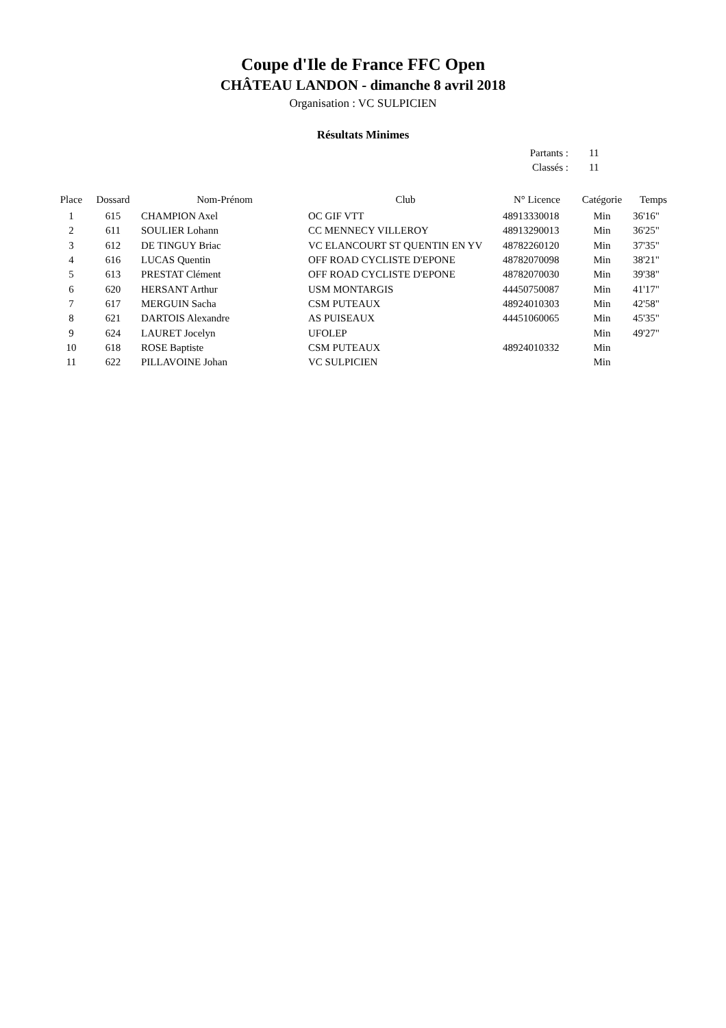Coupe d'Ile de France FFC Open
CHÂTEAU LANDON - dimanche 8 avril 2018
Organisation : VC SULPICIEN
Résultats Minimes
Partants : 11
Classés : 11
| Place | Dossard | Nom-Prénom | Club | N° Licence | Catégorie | Temps |
| --- | --- | --- | --- | --- | --- | --- |
| 1 | 615 | CHAMPION Axel | OC GIF VTT | 48913330018 | Min | 36'16" |
| 2 | 611 | SOULIER Lohann | CC MENNECY VILLEROY | 48913290013 | Min | 36'25" |
| 3 | 612 | DE TINGUY Briac | VC ELANCOURT ST QUENTIN EN YV | 48782260120 | Min | 37'35" |
| 4 | 616 | LUCAS Quentin | OFF ROAD CYCLISTE D'EPONE | 48782070098 | Min | 38'21" |
| 5 | 613 | PRESTAT Clément | OFF ROAD CYCLISTE D'EPONE | 48782070030 | Min | 39'38" |
| 6 | 620 | HERSANT Arthur | USM MONTARGIS | 44450750087 | Min | 41'17" |
| 7 | 617 | MERGUIN Sacha | CSM PUTEAUX | 48924010303 | Min | 42'58" |
| 8 | 621 | DARTOIS Alexandre | AS PUISEAUX | 44451060065 | Min | 45'35" |
| 9 | 624 | LAURET Jocelyn | UFOLEP | | Min | 49'27" |
| 10 | 618 | ROSE Baptiste | CSM PUTEAUX | 48924010332 | Min | |
| 11 | 622 | PILLAVOINE Johan | VC SULPICIEN | | Min | |